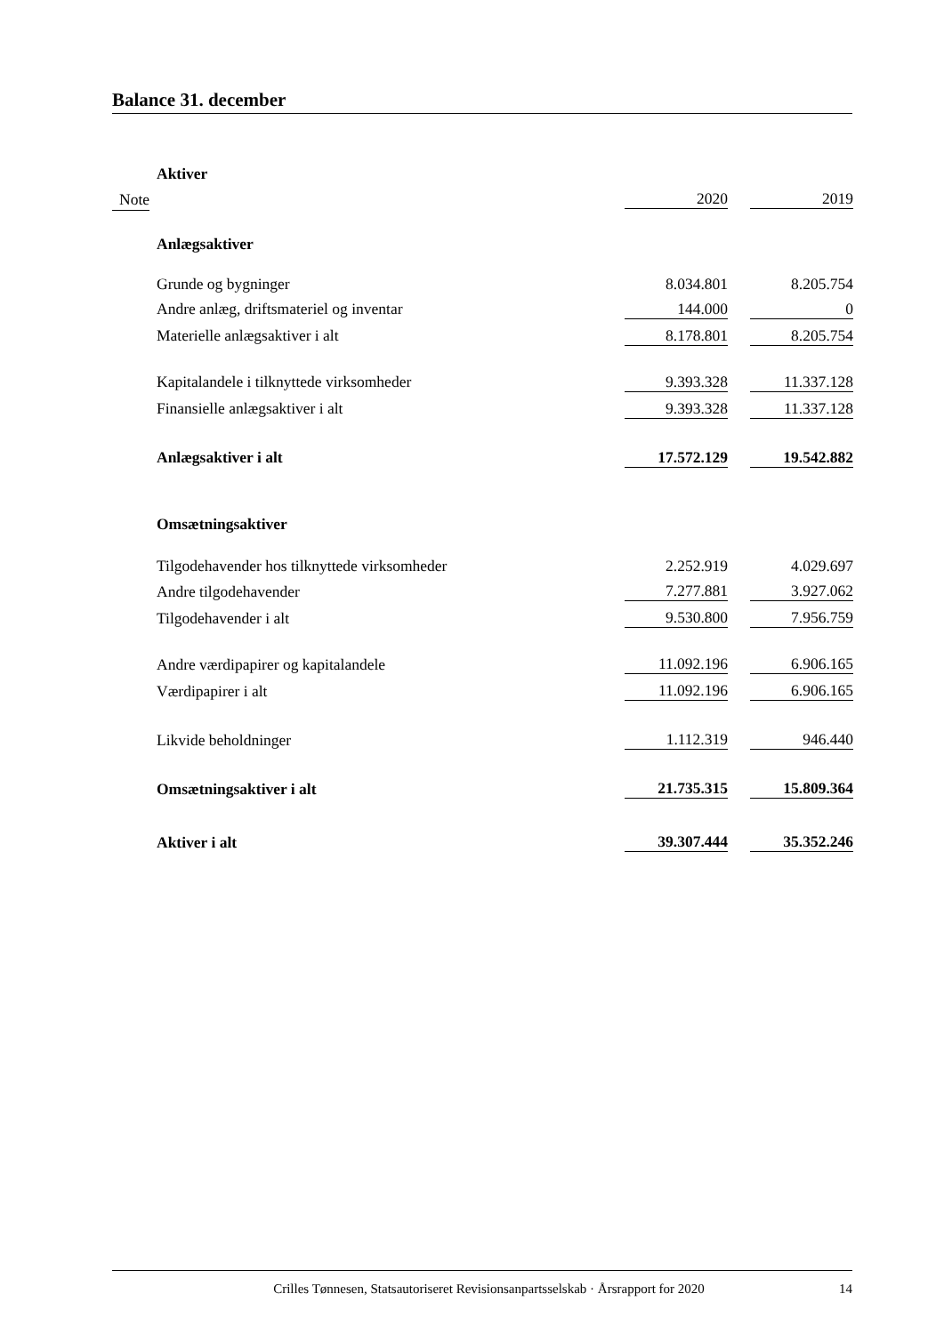Balance 31. december
| | Aktiver | | | |
| Note | | 2020 | | 2019 |
| | Anlægsaktiver | | | |
| | Grunde og bygninger | 8.034.801 | | 8.205.754 |
| | Andre anlæg, driftsmateriel og inventar | 144.000 | | 0 |
| | Materielle anlægsaktiver i alt | 8.178.801 | | 8.205.754 |
| | Kapitalandele i tilknyttede virksomheder | 9.393.328 | | 11.337.128 |
| | Finansielle anlægsaktiver i alt | 9.393.328 | | 11.337.128 |
| | Anlægsaktiver i alt | 17.572.129 | | 19.542.882 |
| | Omsætningsaktiver | | | |
| | Tilgodehavender hos tilknyttede virksomheder | 2.252.919 | | 4.029.697 |
| | Andre tilgodehavender | 7.277.881 | | 3.927.062 |
| | Tilgodehavender i alt | 9.530.800 | | 7.956.759 |
| | Andre værdipapirer og kapitalandele | 11.092.196 | | 6.906.165 |
| | Værdipapirer i alt | 11.092.196 | | 6.906.165 |
| | Likvide beholdninger | 1.112.319 | | 946.440 |
| | Omsætningsaktiver i alt | 21.735.315 | | 15.809.364 |
| | Aktiver i alt | 39.307.444 | | 35.352.246 |
Crilles Tønnesen, Statsautoriseret Revisionsanpartsselskab · Årsrapport for 2020 14